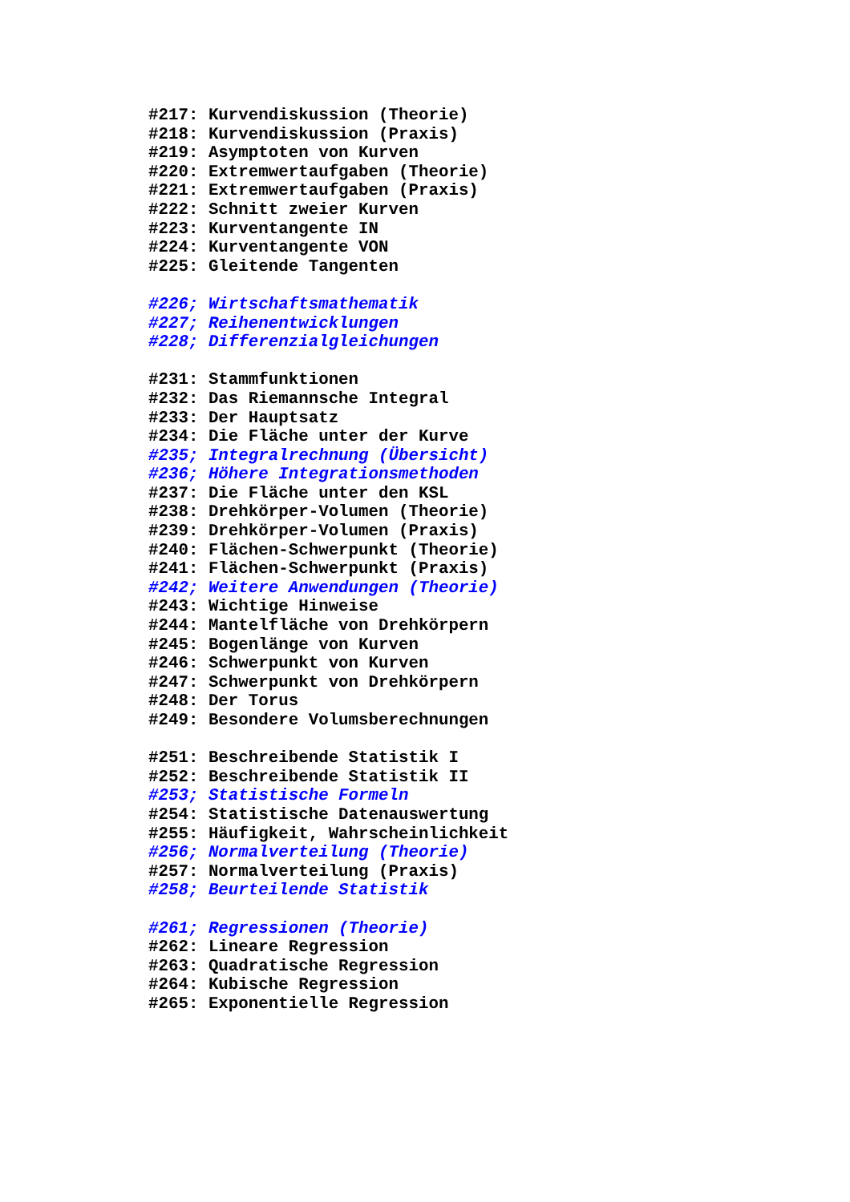#217: Kurvendiskussion (Theorie)
#218: Kurvendiskussion (Praxis)
#219: Asymptoten von Kurven
#220: Extremwertaufgaben (Theorie)
#221: Extremwertaufgaben (Praxis)
#222: Schnitt zweier Kurven
#223: Kurventangente IN
#224: Kurventangente VON
#225: Gleitende Tangenten
#226; Wirtschaftsmathematik
#227; Reihenentwicklungen
#228; Differenzialgleichungen
#231: Stammfunktionen
#232: Das Riemannsche Integral
#233: Der Hauptsatz
#234: Die Fläche unter der Kurve
#235; Integralrechnung (Übersicht)
#236; Höhere Integrationsmethoden
#237: Die Fläche unter den KSL
#238: Drehkörper-Volumen (Theorie)
#239: Drehkörper-Volumen (Praxis)
#240: Flächen-Schwerpunkt (Theorie)
#241: Flächen-Schwerpunkt (Praxis)
#242; Weitere Anwendungen (Theorie)
#243: Wichtige Hinweise
#244: Mantelfläche von Drehkörpern
#245: Bogenlänge von Kurven
#246: Schwerpunkt von Kurven
#247: Schwerpunkt von Drehkörpern
#248: Der Torus
#249: Besondere Volumsberechnungen
#251: Beschreibende Statistik I
#252: Beschreibende Statistik II
#253; Statistische Formeln
#254: Statistische Datenauswertung
#255: Häufigkeit, Wahrscheinlichkeit
#256; Normalverteilung (Theorie)
#257: Normalverteilung (Praxis)
#258; Beurteilende Statistik
#261; Regressionen (Theorie)
#262: Lineare Regression
#263: Quadratische Regression
#264: Kubische Regression
#265: Exponentielle Regression